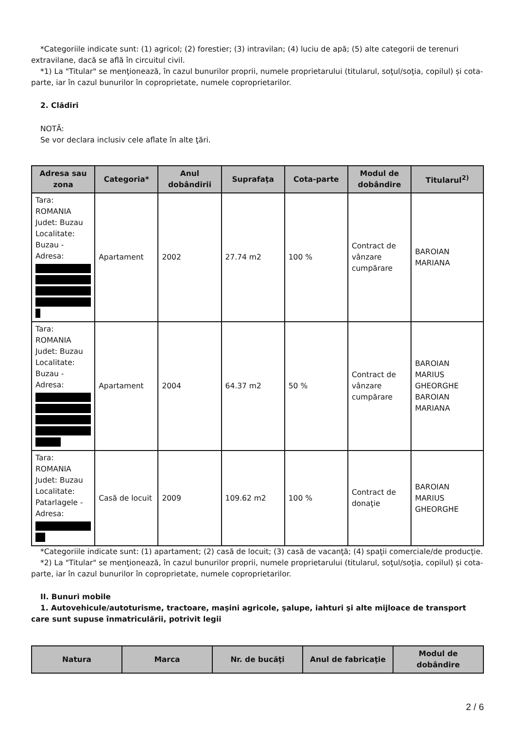*Categoriile indicate sunt: (1) agricol; (2) forestier; (3) intravilan; (4) luciu de apă; (5) alte categorii de terenuri extravilane, dacă se află în circuitul civil.
*1) La "Titular" se menţionează, în cazul bunurilor proprii, numele proprietarului (titularul, soţul/soţia, copilul) și cota-parte, iar în cazul bunurilor în coproprietate, numele coproprietarilor.
2. Clădiri
NOTĂ:
Se vor declara inclusiv cele aflate în alte ţări.
| Adresa sau zona | Categoria* | Anul dobândirii | Suprafaţa | Cota-parte | Modul de dobândire | Titularul<sup>2)</sup> |
| --- | --- | --- | --- | --- | --- | --- |
| Tara: ROMANIA Judet: Buzau Localitate: Buzau - Adresa: | Apartament | 2002 | 27.74 m2 | 100 % | Contract de vânzare cumpărare | BAROIAN MARIANA |
| Tara: ROMANIA Judet: Buzau Localitate: Buzau - Adresa: | Apartament | 2004 | 64.37 m2 | 50 % | Contract de vânzare cumpărare | BAROIAN MARIUS GHEORGHE BAROIAN MARIANA |
| Tara: ROMANIA Judet: Buzau Localitate: Patarlagele - Adresa: | Casă de locuit | 2009 | 109.62 m2 | 100 % | Contract de donaţie | BAROIAN MARIUS GHEORGHE |
*Categoriile indicate sunt: (1) apartament; (2) casă de locuit; (3) casă de vacanţă; (4) spaţii comerciale/de producţie.
*2) La "Titular" se menţionează, în cazul bunurilor proprii, numele proprietarului (titularul, soţul/soţia, copilul) și cota-parte, iar în cazul bunurilor în coproprietate, numele coproprietarilor.
II. Bunuri mobile
1. Autovehicule/autoturisme, tractoare, maşini agricole, şalupe, iahturi şi alte mijloace de transport care sunt supuse înmatriculării, potrivit legii
| Natura | Marca | Nr. de bucăţi | Anul de fabricaţie | Modul de dobândire |
| --- | --- | --- | --- | --- |
2 / 6